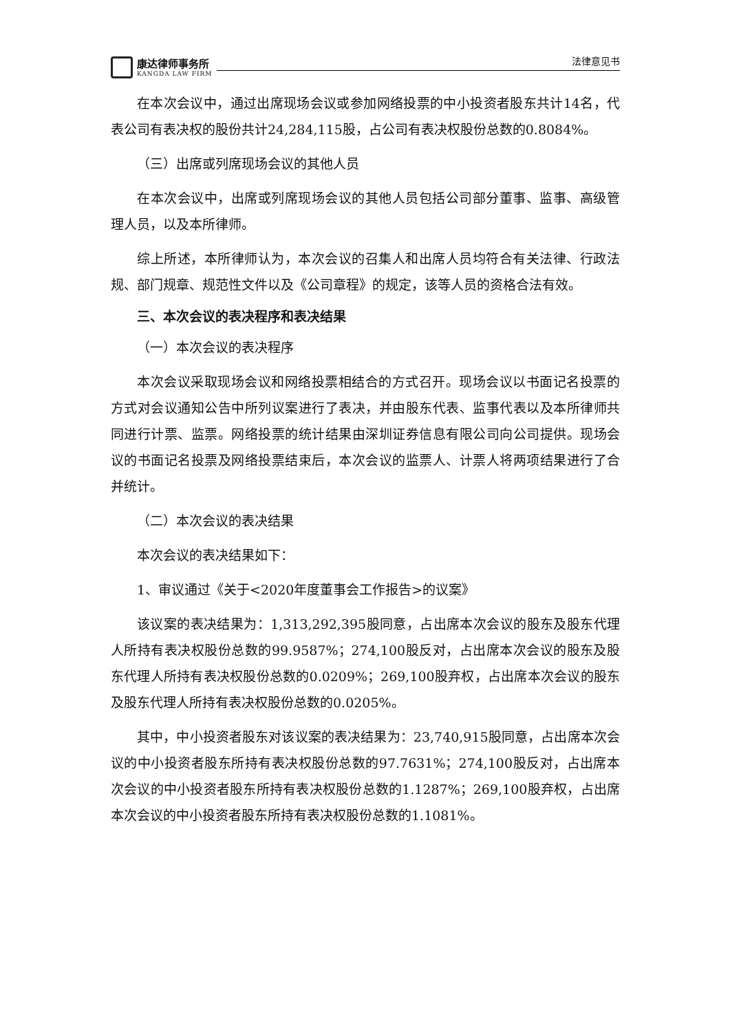康达律师事务所
KANGDA LAW FIRM
法律意见书
在本次会议中，通过出席现场会议或参加网络投票的中小投资者股东共计14名，代表公司有表决权的股份共计24,284,115股，占公司有表决权股份总数的0.8084%。
（三）出席或列席现场会议的其他人员
在本次会议中，出席或列席现场会议的其他人员包括公司部分董事、监事、高级管理人员，以及本所律师。
综上所述，本所律师认为，本次会议的召集人和出席人员均符合有关法律、行政法规、部门规章、规范性文件以及《公司章程》的规定，该等人员的资格合法有效。
三、本次会议的表决程序和表决结果
（一）本次会议的表决程序
本次会议采取现场会议和网络投票相结合的方式召开。现场会议以书面记名投票的方式对会议通知公告中所列议案进行了表决，并由股东代表、监事代表以及本所律师共同进行计票、监票。网络投票的统计结果由深圳证券信息有限公司向公司提供。现场会议的书面记名投票及网络投票结束后，本次会议的监票人、计票人将两项结果进行了合并统计。
（二）本次会议的表决结果
本次会议的表决结果如下：
1、审议通过《关于<2020年度董事会工作报告>的议案》
该议案的表决结果为：1,313,292,395股同意，占出席本次会议的股东及股东代理人所持有表决权股份总数的99.9587%；274,100股反对，占出席本次会议的股东及股东代理人所持有表决权股份总数的0.0209%；269,100股弃权，占出席本次会议的股东及股东代理人所持有表决权股份总数的0.0205%。
其中，中小投资者股东对该议案的表决结果为：23,740,915股同意，占出席本次会议的中小投资者股东所持有表决权股份总数的97.7631%；274,100股反对，占出席本次会议的中小投资者股东所持有表决权股份总数的1.1287%；269,100股弃权，占出席本次会议的中小投资者股东所持有表决权股份总数的1.1081%。